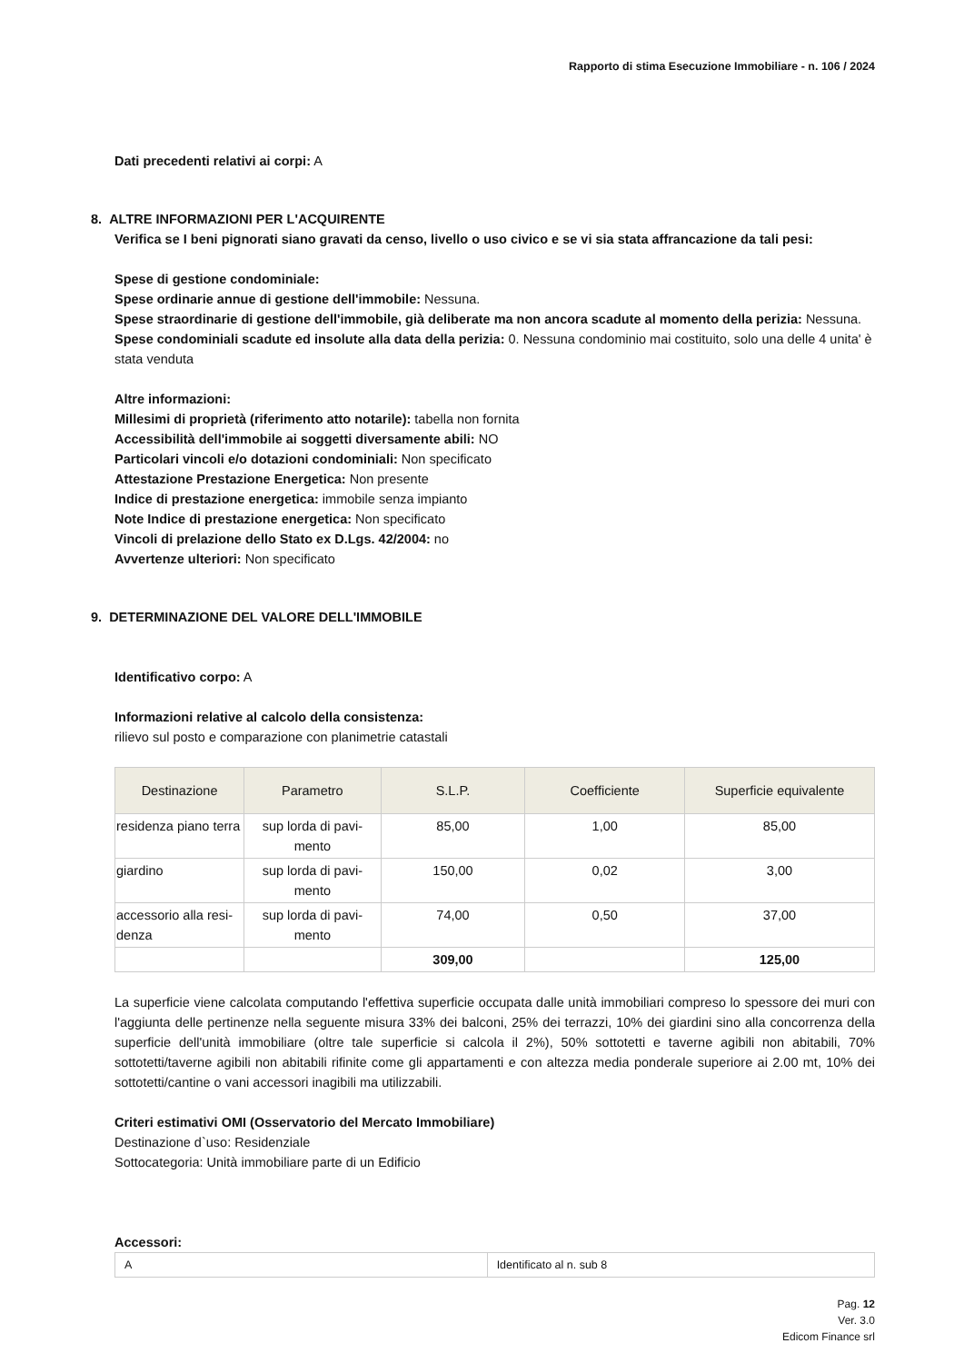Rapporto di stima Esecuzione Immobiliare - n. 106 / 2024
Dati precedenti relativi ai corpi: A
8. ALTRE INFORMAZIONI PER L'ACQUIRENTE
Verifica se I beni pignorati siano gravati da censo, livello o uso civico e se vi sia stata affrancazione da tali pesi:
Spese di gestione condominiale:
Spese ordinarie annue di gestione dell'immobile: Nessuna.
Spese straordinarie di gestione dell'immobile, già deliberate ma non ancora scadute al momento della perizia: Nessuna.
Spese condominiali scadute ed insolute alla data della perizia: 0. Nessuna condominio mai costituito, solo una delle 4 unita' è stata venduta
Altre informazioni:
Millesimi di proprietà (riferimento atto notarile): tabella non fornita
Accessibilità dell'immobile ai soggetti diversamente abili: NO
Particolari vincoli e/o dotazioni condominiali: Non specificato
Attestazione Prestazione Energetica: Non presente
Indice di prestazione energetica: immobile senza impianto
Note Indice di prestazione energetica: Non specificato
Vincoli di prelazione dello Stato ex D.Lgs. 42/2004: no
Avvertenze ulteriori: Non specificato
9. DETERMINAZIONE DEL VALORE DELL'IMMOBILE
Identificativo corpo: A
Informazioni relative al calcolo della consistenza:
rilievo sul posto e comparazione con planimetrie catastali
| Destinazione | Parametro | S.L.P. | Coefficiente | Superficie equivalente |
| --- | --- | --- | --- | --- |
| residenza piano terra | sup lorda di pavi-mento | 85,00 | 1,00 | 85,00 |
| giardino | sup lorda di pavi-mento | 150,00 | 0,02 | 3,00 |
| accessorio alla resi-denza | sup lorda di pavi-mento | 74,00 | 0,50 | 37,00 |
| | | 309,00 | | 125,00 |
La superficie viene calcolata computando l'effettiva superficie occupata dalle unità immobiliari compreso lo spessore dei muri con l'aggiunta delle pertinenze nella seguente misura 33% dei balconi, 25% dei terrazzi, 10% dei giardini sino alla concorrenza della superficie dell'unità immobiliare (oltre tale superficie si calcola il 2%), 50% sottotetti e taverne agibili non abitabili, 70% sottotetti/taverne agibili non abitabili rifinite come gli appartamenti e con altezza media ponderale superiore ai 2.00 mt, 10% dei sottotetti/cantine o vani accessori inagibili ma utilizzabili.
Criteri estimativi OMI (Osservatorio del Mercato Immobiliare)
Destinazione d`uso: Residenziale
Sottocategoria: Unità immobiliare parte di un Edificio
Accessori:
| A | Identificato al n. sub 8 |
Pag. 12
Ver. 3.0
Edicom Finance srl